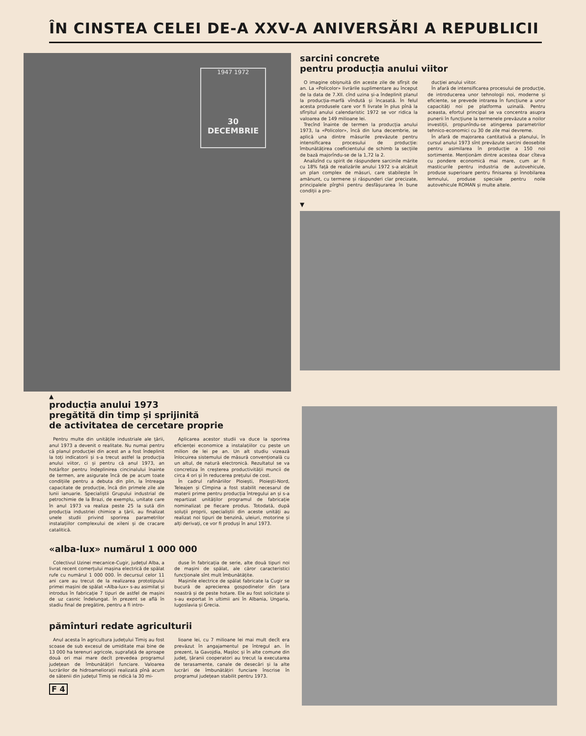ÎN CINSTEA CELEI DE-A XXV-A ANIVERSĂRI A REPUBLICII
1947 1972
30 DECEMBRIE
sarcini concrete
pentru producția anului viitor
O imagine obișnuită din aceste zile de sfîrșit de an. La «Policolor» livrările suplimentare au început de la data de 7.XII. cînd uzina și-a îndeplinit planul la producția-marfă vîndută și încasată. În felul acesta produsele care vor fi livrate în plus pînă la sfîrșitul anului calendaristic 1972 se vor ridica la valoarea de 149 milioane lei.
Trecînd înainte de termen la producția anului 1973, la «Policolor», încă din luna decembrie, se aplică una dintre măsurile prevăzute pentru intensificarea procesului de producție: îmbunătățirea coeficientului de schimb la secțiile de bază majorîndu-se de la 1,72 la 2.
Analizînd cu spirit de răspundere sarcinile mărite cu 18% față de realizările anului 1972 s-a alcătuit un plan complex de măsuri, care stabilește în amănunt, cu termene și răspunderi clar precizate, principalele pîrghii pentru desfășurarea în bune condiții a pro-
ducției anului viitor.
În afară de intensificarea procesului de producție, de introducerea unor tehnologii noi, moderne și eficiente, se prevede intrarea în funcțiune a unor capacități noi pe platforma uzinală. Pentru aceasta, efortul principal se va concentra asupra punerii în funcțiune la termenele prevăzute a noilor investiții, propunîndu-se atingerea parametrilor tehnico-economici cu 30 de zile mai devreme.
În afară de majorarea cantitativă a planului, în cursul anului 1973 sînt prevăzute sarcini deosebite pentru asimilarea în producție a 150 noi sortimente. Menționăm dintre acestea doar cîteva cu pondere economică mai mare, cum ar fi masticurile pentru industria de autovehicule, produse superioare pentru finisarea și înnobilarea lemnului, produse speciale pentru noile autovehicule ROMAN și multe altele.
▼
▲
producția anului 1973
pregătită din timp și sprijinită
de activitatea de cercetare proprie
Pentru multe din unitățile industriale ale țării, anul 1973 a devenit o realitate. Nu numai pentru că planul producției din acest an a fost îndeplinit la toți indicatorii și s-a trecut astfel la producția anului viitor, ci și pentru că anul 1973, an hotărîtor pentru îndeplinirea cincinalului înainte de termen, are asigurate încă de pe acum toate condițiile pentru a debuta din plin, la întreaga capacitate de producție, încă din primele zile ale lunii ianuarie. Specialiștii Grupului industrial de petrochimie de la Brazi, de exemplu, unitate care în anul 1973 va realiza peste 25 la sută din producția industriei chimice a țării, au finalizat unele studii privind sporirea parametrilor instalațiilor complexului de xileni și de cracare catalitică.
Aplicarea acestor studii va duce la sporirea eficienței economice a instalațiilor cu peste un milion de lei pe an. Un alt studiu vizează înlocuirea sistemului de măsură convențională cu un altul, de natură electronică. Rezultatul se va concretiza în creșterea productivității muncii de circa 4 ori și în reducerea prețului de cost.
În cadrul rafinăriilor Ploiești, Ploiești-Nord, Teleajen și Cîmpina a fost stabilit necesarul de materii prime pentru producția întregului an și s-a repartizat unităților programul de fabricație nominalizat pe fiecare produs. Totodată, după soluții proprii, specialiștii din aceste unități au realizat noi tipuri de benzină, uleiuri, motorine și alți derivați, ce vor fi produși în anul 1973.
«alba-lux» numărul 1 000 000
Colectivul Uzinei mecanice-Cugir, județul Alba, a livrat recent comerțului mașina electrică de spălat rufe cu numărul 1 000 000. În decursul celor 11 ani care au trecut de la realizarea prototipului primei mașini de spălat «Alba-lux» s-au asimilat și introdus în fabricație 7 tipuri de astfel de mașini de uz casnic îndelungat. În prezent se află în stadiu final de pregătire, pentru a fi intro-
duse în fabricația de serie, alte două tipuri noi de mașini de spălat, ale căror caracteristici funcționale sînt mult îmbunătățite.
Mașinile electrice de spălat fabricate la Cugir se bucură de aprecierea gospodinelor din țara noastră și de peste hotare. Ele au fost solicitate și s-au exportat în ultimii ani în Albania, Ungaria, Iugoslavia și Grecia.
pămînturi redate agriculturii
Anul acesta în agricultura județului Timiș au fost scoase de sub excesul de umiditate mai bine de 13 000 ha terenuri agricole, suprafață de aproape două ori mai mare decît prevedea programul județean de îmbunătățiri funciare. Valoarea lucrărilor de hidroameliorații realizată pînă acum de sătenii din județul Timiș se ridică la 30 mi-
lioane lei, cu 7 milioane lei mai mult decît era prevăzut în angajamentul pe întregul an. În prezent, la Gavojdia, Mașloc și în alte comune din județ, țăranii cooperatori au trecut la executarea de terasamente, canale de desecări și la alte lucrări de îmbunătățiri funciare înscrise în programul județean stabilit pentru 1973.
F 4